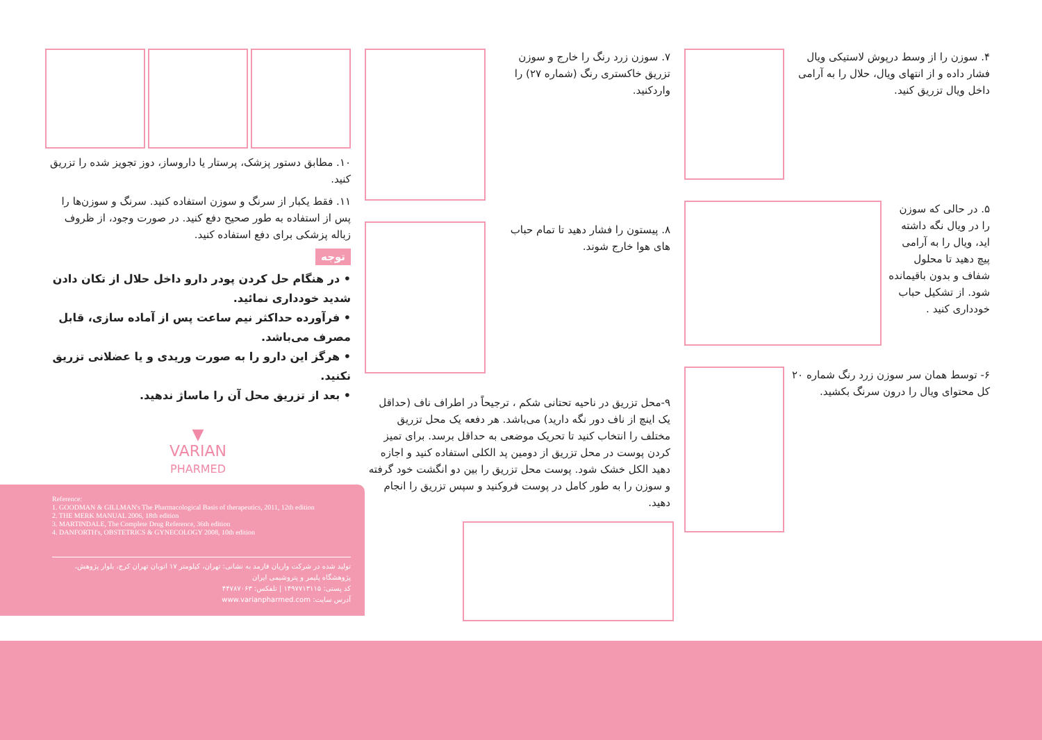۴. سوزن را از وسط درپوش لاستیکی ویال فشار داده و از انتهای ویال، حلال را به آرامی داخل ویال تزریق کنید.
۵. در حالی که سوزن را در ویال نگه داشته اید، ویال را به آرامی پیچ دهید تا محلول شفاف و بدون باقیمانده شود. از تشکیل حباب خودداری کنید .
۶- توسط همان سر سوزن زرد رنگ شماره ۲۰ کل محتوای ویال را درون سرنگ بکشید.
۷. سوزن زرد رنگ را خارج و سوزن تزریق خاکستری رنگ (شماره ۲۷) را واردکنید.
۸. پیستون را فشار دهید تا تمام حباب های هوا خارج شوند.
۹-محل تزریق در ناحیه تحتانی شکم ، ترجیحاً در اطراف ناف (حداقل یک اینچ از ناف دور نگه دارید) می‌باشد. هر دفعه یک محل تزریق مختلف را انتخاب کنید تا تحریک موضعی به حداقل برسد. برای تمیز کردن پوست در محل تزریق از دومین پد الکلی استفاده کنید و اجازه دهید الکل خشک شود. پوست محل تزریق را بین دو انگشت خود گرفته و سوزن را به طور کامل در پوست فروکنید و سپس تزریق را انجام دهید.
۱۰. مطابق دستور پزشک، پرستار یا داروساز، دوز تجویز شده را تزریق کنید.
۱۱. فقط یکبار از سرنگ و سوزن استفاده کنید. سرنگ و سوزن‌ها را پس از استفاده به طور صحیح دفع کنید. در صورت وجود، از ظروف زباله پزشکی برای دفع استفاده کنید.
توجه
• در هنگام حل کردن پودر دارو داخل حلال از تکان دادن شدید خودداری نمائید.
• فرآورده حداکثر نیم ساعت پس از آماده سازی، قابل مصرف می‌باشد.
• هرگز این دارو را به صورت وریدی و یا عضلانی تزریق نکنید.
• بعد از تزریق محل آن را ماساژ ندهید.
▼
VARIAN
PHARMED
Reference:
1. GOODMAN & GILLMAN's The Pharmacological Basis of therapeutics, 2011, 12th edition
2. THE MERK MANUAL 2006, 18th edition
3. MARTINDALE, The Complete Drug Reference, 36th edition
4. DANFORTH's, OBSTETRICS & GYNECOLOGY 2008, 10th edition
تولید شده در شرکت واریان فارمد به نشانی: تهران، کیلومتر ۱۷ اتوبان تهران کرج، بلوار پژوهش، پژوهشگاه پلیمر و پتروشیمی ایران
کد پستی: ۱۴۹۷۷۱۳۱۱۵ | تلفکس: ۴۴۷۸۷۰۶۳
آدرس سایت: www.varianpharmed.com